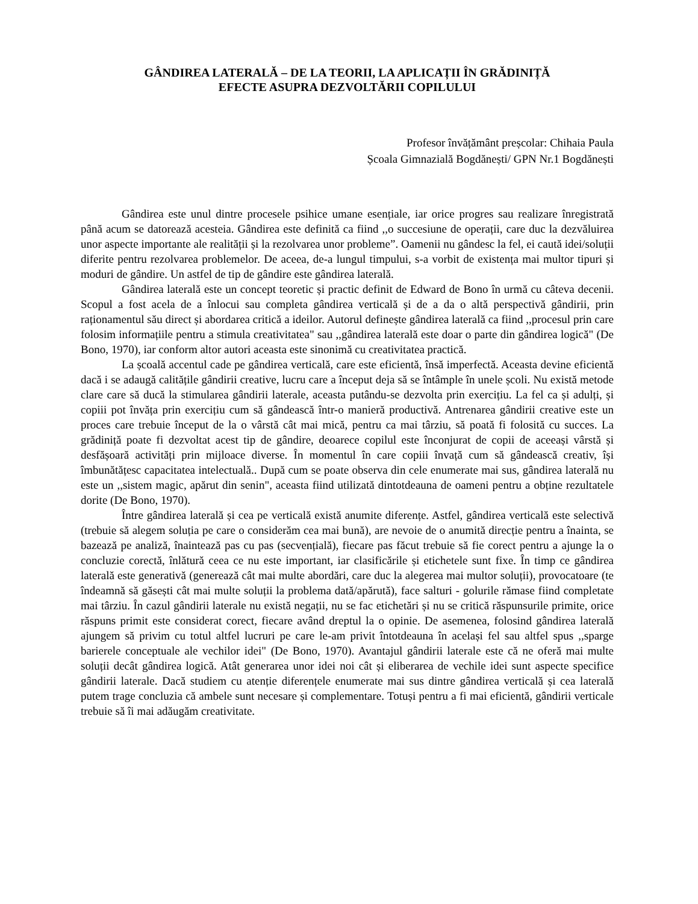GÂNDIREA LATERALĂ – DE LA TEORII, LA APLICAȚII ÎN GRĂDINIȚĂ
EFECTE ASUPRA DEZVOLTĂRII COPILULUI
Profesor învățământ preșcolar: Chihaia Paula
Școala Gimnazială Bogdănești/ GPN Nr.1 Bogdănești
Gândirea este unul dintre procesele psihice umane esențiale, iar orice progres sau realizare înregistrată până acum se datorează acesteia. Gândirea este definită ca fiind ,,o succesiune de operații, care duc la dezvăluirea unor aspecte importante ale realității și la rezolvarea unor probleme”. Oamenii nu gândesc la fel, ei caută idei/soluții diferite pentru rezolvarea problemelor. De aceea, de-a lungul timpului, s-a vorbit de existența mai multor tipuri și moduri de gândire. Un astfel de tip de gândire este gândirea laterală.
Gândirea laterală este un concept teoretic și practic definit de Edward de Bono în urmă cu câteva decenii. Scopul a fost acela de a înlocui sau completa gândirea verticală și de a da o altă perspectivă gândirii, prin raționamentul său direct și abordarea critică a ideilor. Autorul definește gândirea laterală ca fiind ,,procesul prin care folosim informațiile pentru a stimula creativitatea" sau ,,gândirea laterală este doar o parte din gândirea logică" (De Bono, 1970), iar conform altor autori aceasta este sinonimă cu creativitatea practică.
La școală accentul cade pe gândirea verticală, care este eficientă, însă imperfectă. Aceasta devine eficientă dacă i se adaugă calitățile gândirii creative, lucru care a început deja să se întâmple în unele școli. Nu există metode clare care să ducă la stimularea gândirii laterale, aceasta putându-se dezvolta prin exercițiu. La fel ca și adulți, și copiii pot învăța prin exercițiu cum să gândească într-o manieră productivă. Antrenarea gândirii creative este un proces care trebuie început de la o vârstă cât mai mică, pentru ca mai târziu, să poată fi folosită cu succes. La grădiniță poate fi dezvoltat acest tip de gândire, deoarece copilul este înconjurat de copii de aceeași vârstă și desfășoară activități prin mijloace diverse. În momentul în care copiii învață cum să gândească creativ, își îmbunătățesc capacitatea intelectuală.. După cum se poate observa din cele enumerate mai sus, gândirea laterală nu este un ,,sistem magic, apărut din senin", aceasta fiind utilizată dintotdeauna de oameni pentru a obține rezultatele dorite (De Bono, 1970).
Între gândirea laterală și cea pe verticală există anumite diferențe. Astfel, gândirea verticală este selectivă (trebuie să alegem soluția pe care o considerăm cea mai bună), are nevoie de o anumită direcție pentru a înainta, se bazează pe analiză, înaintează pas cu pas (secvențială), fiecare pas făcut trebuie să fie corect pentru a ajunge la o concluzie corectă, înlătură ceea ce nu este important, iar clasificările și etichetele sunt fixe. În timp ce gândirea laterală este generativă (generează cât mai multe abordări, care duc la alegerea mai multor soluții), provocatoare (te îndeamnă să găsești cât mai multe soluții la problema dată/apărută), face salturi - golurile rămase fiind completate mai târziu. În cazul gândirii laterale nu există negații, nu se fac etichetări și nu se critică răspunsurile primite, orice răspuns primit este considerat corect, fiecare având dreptul la o opinie. De asemenea, folosind gândirea laterală ajungem să privim cu totul altfel lucruri pe care le-am privit întotdeauna în același fel sau altfel spus ,,sparge barierele conceptuale ale vechilor idei" (De Bono, 1970). Avantajul gândirii laterale este că ne oferă mai multe soluții decât gândirea logică. Atât generarea unor idei noi cât și eliberarea de vechile idei sunt aspecte specifice gândirii laterale. Dacă studiem cu atenție diferențele enumerate mai sus dintre gândirea verticală și cea laterală putem trage concluzia că ambele sunt necesare și complementare. Totuși pentru a fi mai eficientă, gândirii verticale trebuie să îi mai adăugăm creativitate.